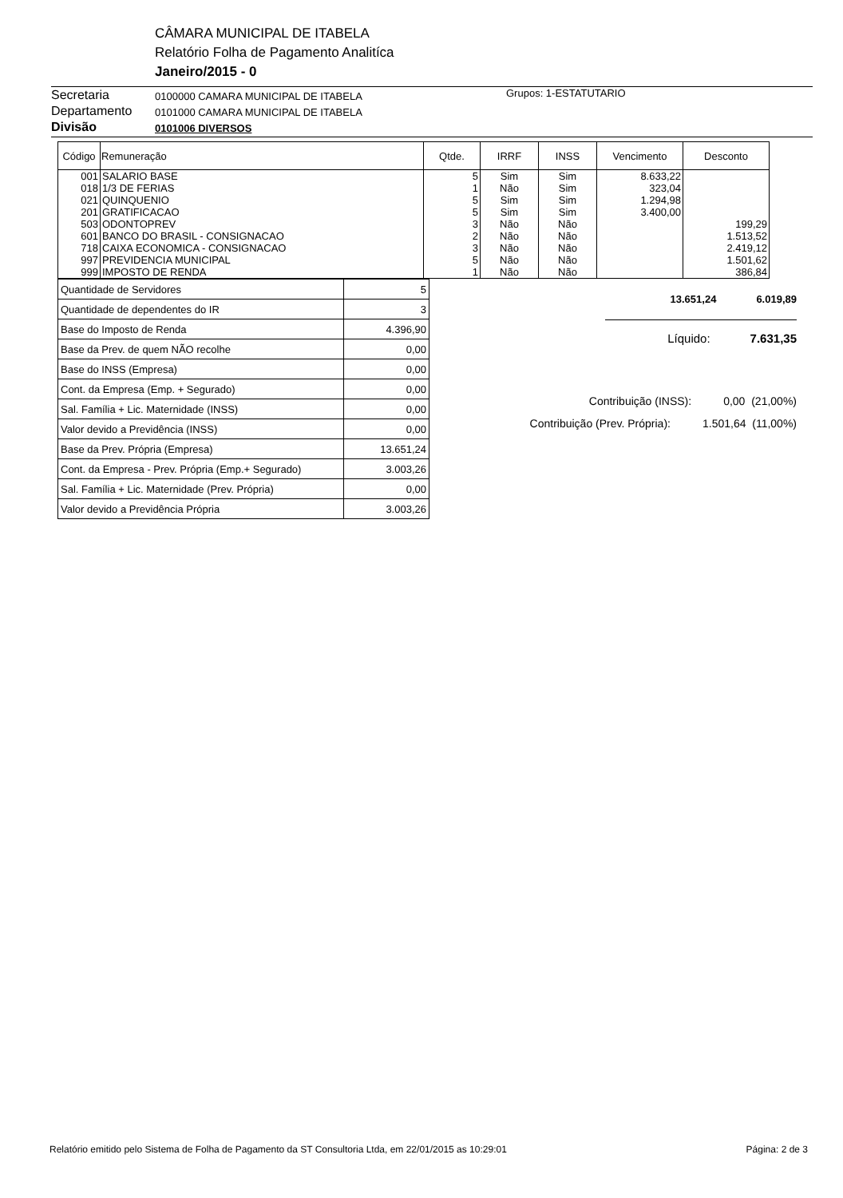CÂMARA MUNICIPAL DE ITABELA
Relatório Folha de Pagamento Analitíca
Janeiro/2015 - 0
Secretaria
Departamento
Divisão
0100000 CAMARA MUNICIPAL DE ITABELA
0101000 CAMARA MUNICIPAL DE ITABELA
0101006 DIVERSOS
Grupos: 1-ESTATUTARIO
| Código | Remuneração | Qtde. | IRRF | INSS | Vencimento | Desconto |
| --- | --- | --- | --- | --- | --- | --- |
| 001 | SALARIO BASE | 5 | Sim | Sim | 8.633,22 | |
| 018 | 1/3 DE FERIAS | 1 | Não | Sim | 323,04 | |
| 021 | QUINQUENIO | 5 | Sim | Sim | 1.294,98 | |
| 201 | GRATIFICACAO | 5 | Sim | Sim | 3.400,00 | |
| 503 | ODONTOPREV | 3 | Não | Não | | 199,29 |
| 601 | BANCO DO BRASIL - CONSIGNACAO | 2 | Não | Não | | 1.513,52 |
| 718 | CAIXA ECONOMICA - CONSIGNACAO | 3 | Não | Não | | 2.419,12 |
| 997 | PREVIDENCIA MUNICIPAL | 5 | Não | Não | | 1.501,62 |
| 999 | IMPOSTO DE RENDA | 1 | Não | Não | | 386,84 |
| Quantidade de Servidores | 5 |
| Quantidade de dependentes do IR | 3 |
| Base do Imposto de Renda | 4.396,90 |
| Base da Prev. de quem NÃO recolhe | 0,00 |
| Base do INSS (Empresa) | 0,00 |
| Cont. da Empresa (Emp. + Segurado) | 0,00 |
| Sal. Família + Lic. Maternidade (INSS) | 0,00 |
| Valor devido a Previdência (INSS) | 0,00 |
| Base da Prev. Própria (Empresa) | 13.651,24 |
| Cont. da Empresa - Prev. Própria (Emp.+ Segurado) | 3.003,26 |
| Sal. Família + Lic. Maternidade (Prev. Própria) | 0,00 |
| Valor devido a Previdência Própria | 3.003,26 |
13.651,24 6.019,89
Líquido: 7.631,35
Contribuição (INSS): 0,00 (21,00%)
Contribuição (Prev. Própria): 1.501,64 (11,00%)
Relatório emitido pelo Sistema de Folha de Pagamento da ST Consultoria Ltda, em 22/01/2015 as 10:29:01 Página: 2 de 3